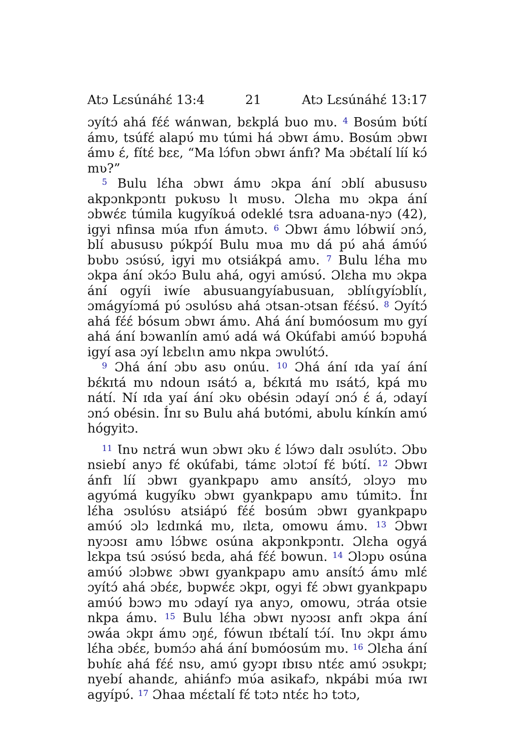Atɔ Lɛsúnáhɛ́ 13:4 21 Atɔ Lɛsúnáhɛ́ 13:17
ɔyítɔ́ ahá fɛ́ɛ́ wánwan, bɛkplá buo mʋ. <sup>4</sup> Bosúm bʋ́tí ámʋ, tsúfɛ́ alapʋ́ mʋ túmi há ɔbwɪ ámʋ. Bosúm ɔbwɪ ámʋ ɛ́, fítɛ́ bɛɛ, “Ma lɔ́fʋn ɔbwɪ ánfɪ? Ma ɔbɛ́talí líí kɔ́ mʋ?”
<sup>5</sup> Bulu lɛ́ha ɔbwɪ ámʋ ɔkpa ání ɔblí abususʋ akpɔnkpɔntɪ pʋkʋsʋ lɩ mʋsʋ. Ɔlɛha mʋ ɔkpa ání ɔbwɛ́ɛ túmila kugyíkʋá odeklé tsra adʋana-nyɔ (42), igyi nfinsa mʋ́a ɪfʋn ámʋtɔ. <sup>6</sup> Ɔbwɪ ámʋ lóbwií ɔnɔ́, blí abususʋ pʋ́kpɔ́í Bulu mʋa mʋ dá pʋ́ ahá ámʋ́ʋ́ bʋbʋ ɔsʋ́sʋ́, igyi mʋ otsiákpá amʋ. <sup>7</sup> Bulu lɛ́ha mʋ ɔkpa ání ɔkɔ́ɔ Bulu ahá, ogyi amʋ́sʋ́. Ɔlɛha mʋ ɔkpa ání ogyíi iwíe abusuangyíabusuan, ɔblíɩgyíɔblíɩ, ɔmágyíɔmá pʋ́ ɔsʋlʋ́sʋ ahá ɔtsan-ɔtsan fɛ́ɛ́sʋ́. <sup>8</sup> Ɔyítɔ́ ahá fɛ́ɛ́ bósum ɔbwɪ ámʋ. Ahá ání bʋmóosum mʋ gyí ahá ání bɔwanlín amʋ́ adá wá Okúfabi amʋ́ʋ́ bɔpʋhá igyí asa ɔyí lɛbɛlɩn amʋ nkpa ɔwʋlʋ́tɔ́.
<sup>9</sup> Ɔhá ání ɔbʋ asʋ onúu. <sup>10</sup> Ɔhá ání ɪda yaí ání bɛ́kɪtá mʋ ndoun ɪsátɔ́ a, bɛ́kɪtá mʋ ɪsátɔ́, kpá mʋ nátí. Ní ɪda yaí ání ɔkʋ obésin ɔdayí ɔnɔ́ ɛ́ á, ɔdayí ɔnɔ́ obésin. Ínɪ sʋ Bulu ahá bʋtómi, abʋlu kínkín amʋ́ hógyitɔ.
<sup>11</sup> Ɩnʋ nɛtrá wun ɔbwɪ ɔkʋ ɛ́ lɔ́wɔ dalɪ ɔsʋlʋ́tɔ. Ɔbʋ nsiebí anyɔ fɛ́ okúfabi, támɛ ɔlɔtɔí fɛ́ bʋ́tí. <sup>12</sup> Ɔbwɪ ánfɪ líí ɔbwɪ gyankpapʋ amʋ ansítɔ́, ɔlɔyɔ mʋ agyʋ́má kugyíkʋ ɔbwɪ gyankpapʋ amʋ túmitɔ. Ínɪ lɛ́ha ɔsʋlʋ́sʋ atsiápʋ́ fɛ́ɛ́ bosúm ɔbwɪ gyankpapʋ amʋ́ʋ́ ɔlɔ lɛdɪnká mʋ, ɪlɛta, omowu ámʋ. <sup>13</sup> Ɔbwɪ nyɔɔsɪ amʋ lɔ́bwɛ osúna akpɔnkpɔntɪ. Ɔlɛha ogyá lɛkpa tsú ɔsʋ́sʋ́ bɛda, ahá fɛ́ɛ́ bowun. <sup>14</sup> Ɔlɔpʋ osúna amʋ́ʋ́ ɔlɔbwɛ ɔbwɪ gyankpapʋ amʋ ansítɔ́ ámʋ mlɛ́ ɔyítɔ́ ahá ɔbɛ́ɛ, bʋpwɛ́ɛ ɔkpɪ, ogyi fɛ́ ɔbwɪ gyankpapʋ amʋ́ʋ́ bɔwɔ mʋ ɔdayí ɪya anyɔ, omowu, ɔtráa otsie nkpa ámʋ. <sup>15</sup> Bulu lɛ́ha ɔbwɪ nyɔɔsɪ anfɪ ɔkpa ání ɔwáa ɔkpɪ ámʋ ɔŋɛ́, fówun ɪbɛ́talí tɔ́í. Ɩnʋ ɔkpɪ ámʋ lɛ́ha ɔbɛ́ɛ, bʋmɔ́ɔ ahá ání bʋmóosúm mʋ. <sup>16</sup> Ɔlɛha ání bʋhíɛ ahá fɛ́ɛ́ nsʋ, amʋ́ gyɔpɪ ɪbɪsʋ ntɛ́ɛ amʋ́ ɔsʋkpɪ; nyebí ahandɛ, ahiánfɔ mʋ́a asikafɔ, nkpábi mʋ́a ɪwɪ agyípʋ́. <sup>17</sup> Ɔhaa mɛ́ɛtalí fɛ́ tɔtɔ ntɛ́ɛ hɔ tɔtɔ,